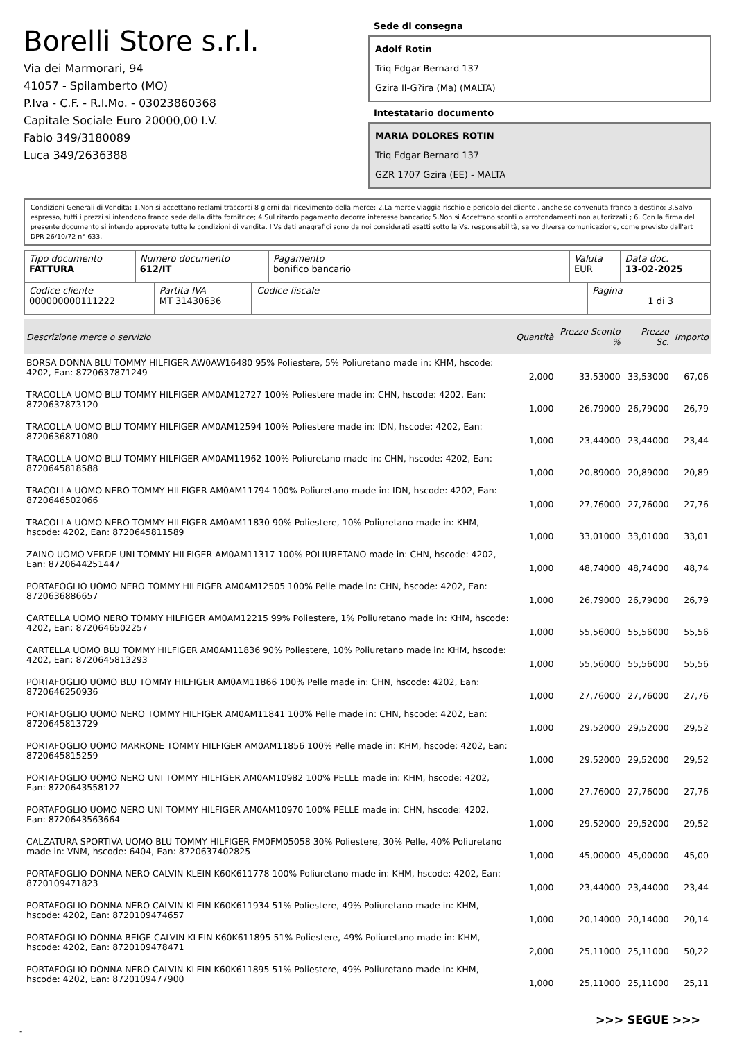Borelli Store s.r.l.
Via dei Marmorari, 94
41057 - Spilamberto (MO)
P.Iva - C.F. - R.I.Mo. - 03023860368
Capitale Sociale Euro 20000,00 I.V.
Fabio 349/3180089
Luca 349/2636388
Sede di consegna
Adolf Rotin
Triq Edgar Bernard 137
Gzira Il-G?ira (Ma) (MALTA)
Intestatario documento
MARIA DOLORES ROTIN
Triq Edgar Bernard 137
GZR 1707 Gzira (EE) - MALTA
Condizioni Generali di Vendita: 1.Non si accettano reclami trascorsi 8 giorni dal ricevimento della merce; 2.La merce viaggia rischio e pericolo del cliente , anche se convenuta franco a destino; 3.Salvo espresso, tutti i prezzi si intendono franco sede dalla ditta fornitrice; 4.Sul ritardo pagamento decorre interesse bancario; 5.Non si Accettano sconti o arrotondamenti non autorizzati ; 6. Con la firma del presente documento si intendo approvate tutte le condizioni di vendita. I Vs dati anagrafici sono da noi considerati esatti sotto la Vs. responsabilità, salvo diversa comunicazione, come previsto dall'art DPR 26/10/72 n° 633.
| Tipo documento FATTURA | Numero documento 612/IT | Pagamento bonifico bancario | Valuta EUR | Data doc. 13-02-2025 |
| Codice cliente 000000000111222 | Partita IVA MT 31430636 | Codice fiscale | Pagina 1 di 3 |
| Descrizione merce o servizio | Quantità | Prezzo Sconto % | Prezzo Sc. | Importo |
| --- | --- | --- | --- | --- |
| BORSA DONNA BLU TOMMY HILFIGER AW0AW16480 95% Poliestere, 5% Poliuretano made in: KHM, hscode: 4202, Ean: 8720637871249 | 2,000 | 33,53000 | 33,53000 | 67,06 |
| TRACOLLA UOMO BLU TOMMY HILFIGER AM0AM12727 100% Poliestere made in: CHN, hscode: 4202, Ean: 8720637873120 | 1,000 | 26,79000 | 26,79000 | 26,79 |
| TRACOLLA UOMO BLU TOMMY HILFIGER AM0AM12594 100% Poliestere made in: IDN, hscode: 4202, Ean: 8720636871080 | 1,000 | 23,44000 | 23,44000 | 23,44 |
| TRACOLLA UOMO BLU TOMMY HILFIGER AM0AM11962 100% Poliuretano made in: CHN, hscode: 4202, Ean: 8720645818588 | 1,000 | 20,89000 | 20,89000 | 20,89 |
| TRACOLLA UOMO NERO TOMMY HILFIGER AM0AM11794 100% Poliuretano made in: IDN, hscode: 4202, Ean: 8720646502066 | 1,000 | 27,76000 | 27,76000 | 27,76 |
| TRACOLLA UOMO NERO TOMMY HILFIGER AM0AM11830 90% Poliestere, 10% Poliuretano made in: KHM, hscode: 4202, Ean: 8720645811589 | 1,000 | 33,01000 | 33,01000 | 33,01 |
| ZAINO UOMO VERDE UNI TOMMY HILFIGER AM0AM11317 100% POLIURETANO made in: CHN, hscode: 4202, Ean: 8720644251447 | 1,000 | 48,74000 | 48,74000 | 48,74 |
| PORTAFOGLIO UOMO NERO TOMMY HILFIGER AM0AM12505 100% Pelle made in: CHN, hscode: 4202, Ean: 8720636886657 | 1,000 | 26,79000 | 26,79000 | 26,79 |
| CARTELLA UOMO NERO TOMMY HILFIGER AM0AM12215 99% Poliestere, 1% Poliuretano made in: KHM, hscode: 4202, Ean: 8720646502257 | 1,000 | 55,56000 | 55,56000 | 55,56 |
| CARTELLA UOMO BLU TOMMY HILFIGER AM0AM11836 90% Poliestere, 10% Poliuretano made in: KHM, hscode: 4202, Ean: 8720645813293 | 1,000 | 55,56000 | 55,56000 | 55,56 |
| PORTAFOGLIO UOMO BLU TOMMY HILFIGER AM0AM11866 100% Pelle made in: CHN, hscode: 4202, Ean: 8720646250936 | 1,000 | 27,76000 | 27,76000 | 27,76 |
| PORTAFOGLIO UOMO NERO TOMMY HILFIGER AM0AM11841 100% Pelle made in: CHN, hscode: 4202, Ean: 8720645813729 | 1,000 | 29,52000 | 29,52000 | 29,52 |
| PORTAFOGLIO UOMO MARRONE TOMMY HILFIGER AM0AM11856 100% Pelle made in: KHM, hscode: 4202, Ean: 8720645815259 | 1,000 | 29,52000 | 29,52000 | 29,52 |
| PORTAFOGLIO UOMO NERO UNI TOMMY HILFIGER AM0AM10982 100% PELLE made in: KHM, hscode: 4202, Ean: 8720643558127 | 1,000 | 27,76000 | 27,76000 | 27,76 |
| PORTAFOGLIO UOMO NERO UNI TOMMY HILFIGER AM0AM10970 100% PELLE made in: CHN, hscode: 4202, Ean: 8720643563664 | 1,000 | 29,52000 | 29,52000 | 29,52 |
| CALZATURA SPORTIVA UOMO BLU TOMMY HILFIGER FM0FM05058 30% Poliestere, 30% Pelle, 40% Poliuretano made in: VNM, hscode: 6404, Ean: 8720637402825 | 1,000 | 45,00000 | 45,00000 | 45,00 |
| PORTAFOGLIO DONNA NERO CALVIN KLEIN K60K611778 100% Poliuretano made in: KHM, hscode: 4202, Ean: 8720109471823 | 1,000 | 23,44000 | 23,44000 | 23,44 |
| PORTAFOGLIO DONNA NERO CALVIN KLEIN K60K611934 51% Poliestere, 49% Poliuretano made in: KHM, hscode: 4202, Ean: 8720109474657 | 1,000 | 20,14000 | 20,14000 | 20,14 |
| PORTAFOGLIO DONNA BEIGE CALVIN KLEIN K60K611895 51% Poliestere, 49% Poliuretano made in: KHM, hscode: 4202, Ean: 8720109478471 | 2,000 | 25,11000 | 25,11000 | 50,22 |
| PORTAFOGLIO DONNA NERO CALVIN KLEIN K60K611895 51% Poliestere, 49% Poliuretano made in: KHM, hscode: 4202, Ean: 8720109477900 | 1,000 | 25,11000 | 25,11000 | 25,11 |
>>> SEGUE >>>
-